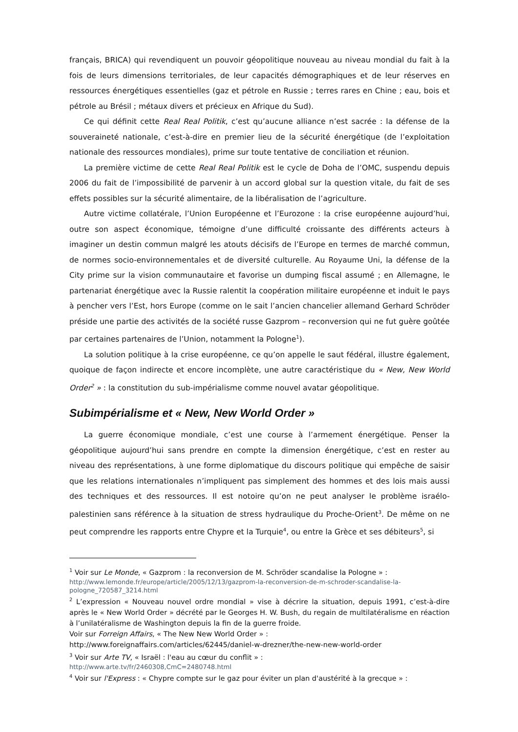français, BRICA) qui revendiquent un pouvoir géopolitique nouveau au niveau mondial du fait à la fois de leurs dimensions territoriales, de leur capacités démographiques et de leur réserves en ressources énergétiques essentielles (gaz et pétrole en Russie ; terres rares en Chine ; eau, bois et pétrole au Brésil ; métaux divers et précieux en Afrique du Sud).
Ce qui définit cette Real Real Politik, c’est qu’aucune alliance n’est sacrée : la défense de la souveraineté nationale, c’est-à-dire en premier lieu de la sécurité énergétique (de l’exploitation nationale des ressources mondiales), prime sur toute tentative de conciliation et réunion.
La première victime de cette Real Real Politik est le cycle de Doha de l’OMC, suspendu depuis 2006 du fait de l’impossibilité de parvenir à un accord global sur la question vitale, du fait de ses effets possibles sur la sécurité alimentaire, de la libéralisation de l’agriculture.
Autre victime collatérale, l’Union Européenne et l’Eurozone : la crise européenne aujourd’hui, outre son aspect économique, témoigne d’une difficulté croissante des différents acteurs à imaginer un destin commun malgré les atouts décisifs de l’Europe en termes de marché commun, de normes socio-environnementales et de diversité culturelle. Au Royaume Uni, la défense de la City prime sur la vision communautaire et favorise un dumping fiscal assumé ; en Allemagne, le partenariat énergétique avec la Russie ralentit la coopération militaire européenne et induit le pays à pencher vers l’Est, hors Europe (comme on le sait l’ancien chancelier allemand Gerhard Schröder préside une partie des activités de la société russe Gazprom – reconversion qui ne fut guère goûtée par certaines partenaires de l’Union, notamment la Pologne<sup>1</sup>).
La solution politique à la crise européenne, ce qu’on appelle le saut fédéral, illustre également, quoique de façon indirecte et encore incomplète, une autre caractéristique du « New, New World Order<sup>2</sup> » : la constitution du sub-impérialisme comme nouvel avatar géopolitique.
Subimpérialisme et « New, New World Order »
La guerre économique mondiale, c’est une course à l’armement énergétique. Penser la géopolitique aujourd’hui sans prendre en compte la dimension énergétique, c’est en rester au niveau des représentations, à une forme diplomatique du discours politique qui empêche de saisir que les relations internationales n’impliquent pas simplement des hommes et des lois mais aussi des techniques et des ressources. Il est notoire qu’on ne peut analyser le problème israélo-palestinien sans référence à la situation de stress hydraulique du Proche-Orient<sup>3</sup>. De même on ne peut comprendre les rapports entre Chypre et la Turquie<sup>4</sup>, ou entre la Grèce et ses débiteurs<sup>5</sup>, si
<sup>1</sup> Voir sur Le Monde, « Gazprom : la reconversion de M. Schröder scandalise la Pologne » :
http://www.lemonde.fr/europe/article/2005/12/13/gazprom-la-reconversion-de-m-schroder-scandalise-la-pologne_720587_3214.html
<sup>2</sup> L’expression « Nouveau nouvel ordre mondial » vise à décrire la situation, depuis 1991, c’est-à-dire après le « New World Order » décrété par le Georges H. W. Bush, du regain de multilatéralisme en réaction à l’unilatéralisme de Washington depuis la fin de la guerre froide.
Voir sur Forreign Affairs, « The New New World Order » :
http://www.foreignaffairs.com/articles/62445/daniel-w-drezner/the-new-new-world-order
<sup>3</sup> Voir sur Arte TV, « Israël : l'eau au cœur du conflit » :
http://www.arte.tv/fr/2460308,CmC=2480748.html
<sup>4</sup> Voir sur l'Express : « Chypre compte sur le gaz pour éviter un plan d'austérité à la grecque » :